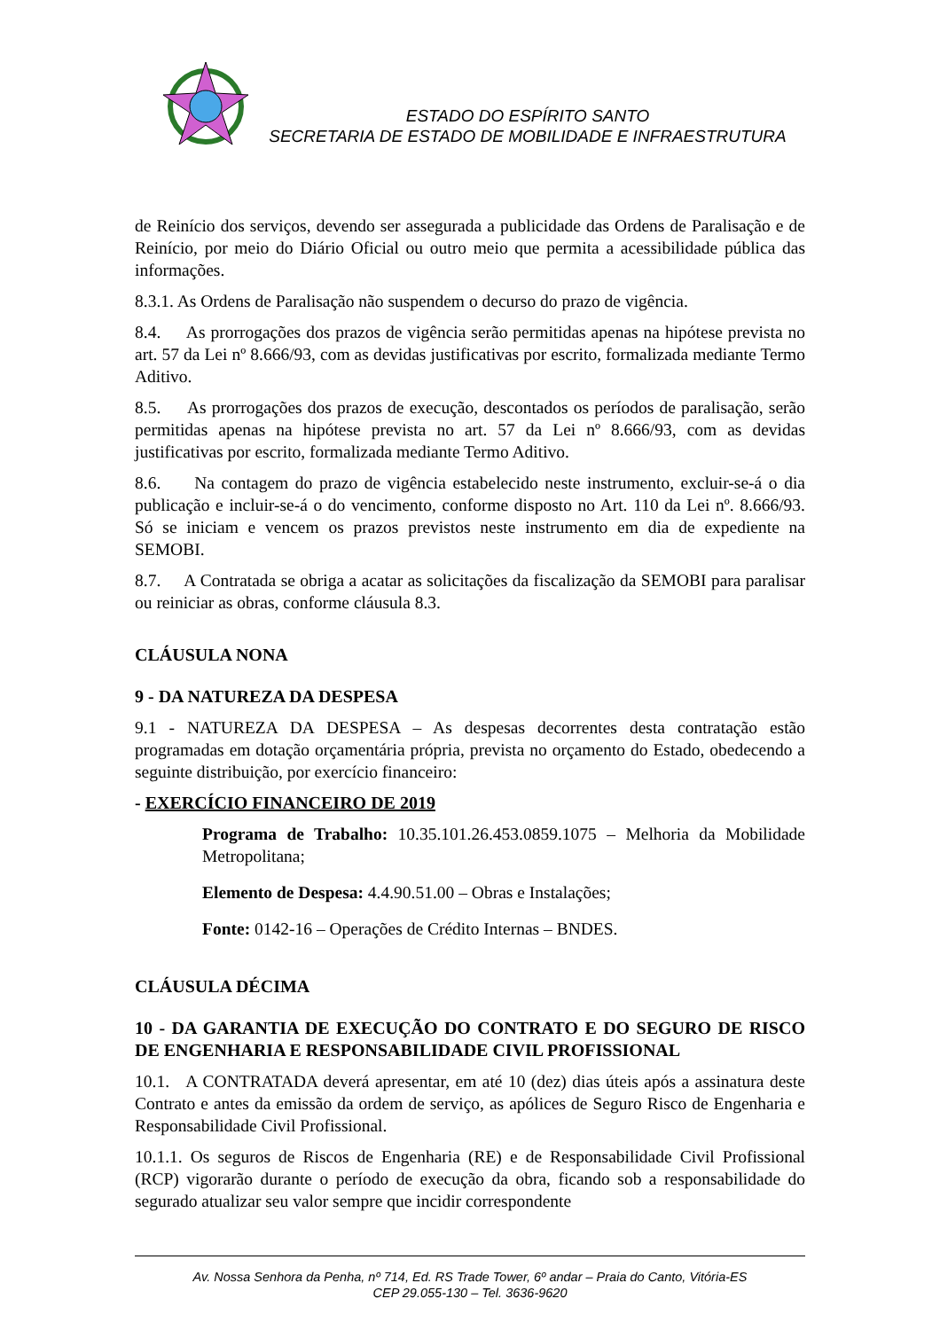ESTADO DO ESPÍRITO SANTO
SECRETARIA DE ESTADO DE MOBILIDADE E INFRAESTRUTURA
de Reinício dos serviços, devendo ser assegurada a publicidade das Ordens de Paralisação e de Reinício, por meio do Diário Oficial ou outro meio que permita a acessibilidade pública das informações.
8.3.1. As Ordens de Paralisação não suspendem o decurso do prazo de vigência.
8.4. As prorrogações dos prazos de vigência serão permitidas apenas na hipótese prevista no art. 57 da Lei nº 8.666/93, com as devidas justificativas por escrito, formalizada mediante Termo Aditivo.
8.5. As prorrogações dos prazos de execução, descontados os períodos de paralisação, serão permitidas apenas na hipótese prevista no art. 57 da Lei nº 8.666/93, com as devidas justificativas por escrito, formalizada mediante Termo Aditivo.
8.6. Na contagem do prazo de vigência estabelecido neste instrumento, excluir-se-á o dia publicação e incluir-se-á o do vencimento, conforme disposto no Art. 110 da Lei nº. 8.666/93. Só se iniciam e vencem os prazos previstos neste instrumento em dia de expediente na SEMOBI.
8.7. A Contratada se obriga a acatar as solicitações da fiscalização da SEMOBI para paralisar ou reiniciar as obras, conforme cláusula 8.3.
CLÁUSULA NONA
9 - DA NATUREZA DA DESPESA
9.1 - NATUREZA DA DESPESA – As despesas decorrentes desta contratação estão programadas em dotação orçamentária própria, prevista no orçamento do Estado, obedecendo a seguinte distribuição, por exercício financeiro:
- EXERCÍCIO FINANCEIRO DE 2019
Programa de Trabalho: 10.35.101.26.453.0859.1075 – Melhoria da Mobilidade Metropolitana;
Elemento de Despesa: 4.4.90.51.00 – Obras e Instalações;
Fonte: 0142-16 – Operações de Crédito Internas – BNDES.
CLÁUSULA DÉCIMA
10 - DA GARANTIA DE EXECUÇÃO DO CONTRATO E DO SEGURO DE RISCO DE ENGENHARIA E RESPONSABILIDADE CIVIL PROFISSIONAL
10.1. A CONTRATADA deverá apresentar, em até 10 (dez) dias úteis após a assinatura deste Contrato e antes da emissão da ordem de serviço, as apólices de Seguro Risco de Engenharia e Responsabilidade Civil Profissional.
10.1.1. Os seguros de Riscos de Engenharia (RE) e de Responsabilidade Civil Profissional (RCP) vigorarão durante o período de execução da obra, ficando sob a responsabilidade do segurado atualizar seu valor sempre que incidir correspondente
Av. Nossa Senhora da Penha, nº 714, Ed. RS Trade Tower, 6º andar – Praia do Canto, Vitória-ES
CEP 29.055-130 – Tel. 3636-9620